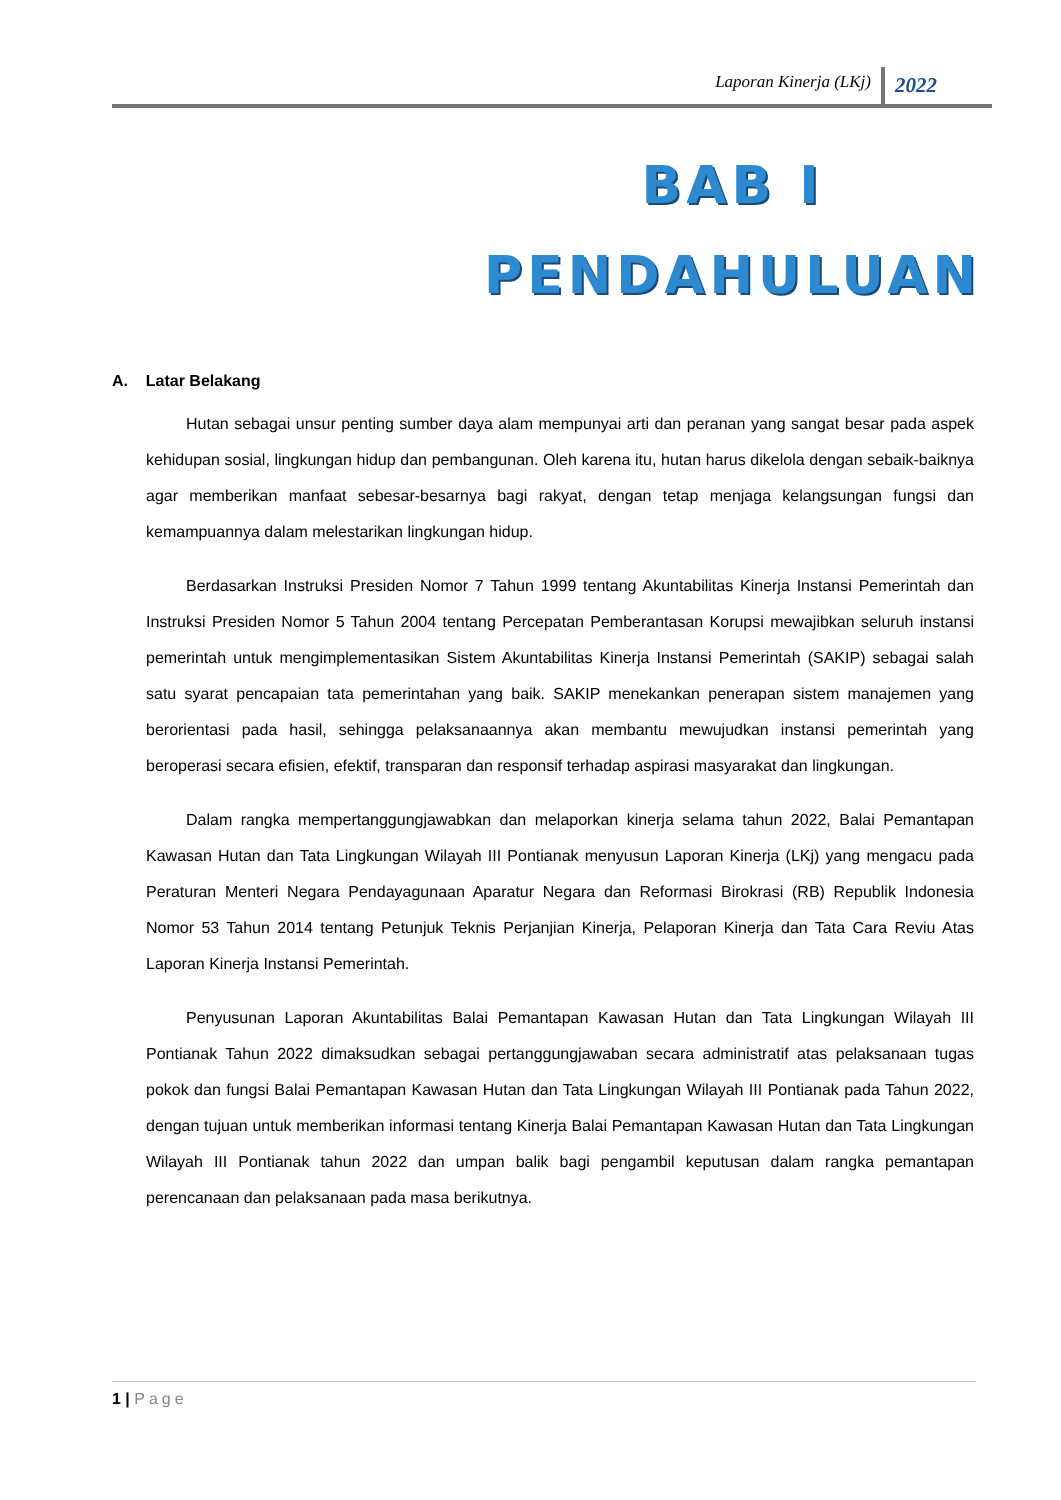Laporan Kinerja (LKj) 2022
BAB I
PENDAHULUAN
A. Latar Belakang
Hutan sebagai unsur penting sumber daya alam mempunyai arti dan peranan yang sangat besar pada aspek kehidupan sosial, lingkungan hidup dan pembangunan. Oleh karena itu, hutan harus dikelola dengan sebaik-baiknya agar memberikan manfaat sebesar-besarnya bagi rakyat, dengan tetap menjaga kelangsungan fungsi dan kemampuannya dalam melestarikan lingkungan hidup.
Berdasarkan Instruksi Presiden Nomor 7 Tahun 1999 tentang Akuntabilitas Kinerja Instansi Pemerintah dan Instruksi Presiden Nomor 5 Tahun 2004 tentang Percepatan Pemberantasan Korupsi mewajibkan seluruh instansi pemerintah untuk mengimplementasikan Sistem Akuntabilitas Kinerja Instansi Pemerintah (SAKIP) sebagai salah satu syarat pencapaian tata pemerintahan yang baik. SAKIP menekankan penerapan sistem manajemen yang berorientasi pada hasil, sehingga pelaksanaannya akan membantu mewujudkan instansi pemerintah yang beroperasi secara efisien, efektif, transparan dan responsif terhadap aspirasi masyarakat dan lingkungan.
Dalam rangka mempertanggungjawabkan dan melaporkan kinerja selama tahun 2022, Balai Pemantapan Kawasan Hutan dan Tata Lingkungan Wilayah III Pontianak menyusun Laporan Kinerja (LKj) yang mengacu pada Peraturan Menteri Negara Pendayagunaan Aparatur Negara dan Reformasi Birokrasi (RB) Republik Indonesia Nomor 53 Tahun 2014 tentang Petunjuk Teknis Perjanjian Kinerja, Pelaporan Kinerja dan Tata Cara Reviu Atas Laporan Kinerja Instansi Pemerintah.
Penyusunan Laporan Akuntabilitas Balai Pemantapan Kawasan Hutan dan Tata Lingkungan Wilayah III Pontianak Tahun 2022 dimaksudkan sebagai pertanggungjawaban secara administratif atas pelaksanaan tugas pokok dan fungsi Balai Pemantapan Kawasan Hutan dan Tata Lingkungan Wilayah III Pontianak pada Tahun 2022, dengan tujuan untuk memberikan informasi tentang Kinerja Balai Pemantapan Kawasan Hutan dan Tata Lingkungan Wilayah III Pontianak tahun 2022 dan umpan balik bagi pengambil keputusan dalam rangka pemantapan perencanaan dan pelaksanaan pada masa berikutnya.
1 | Page